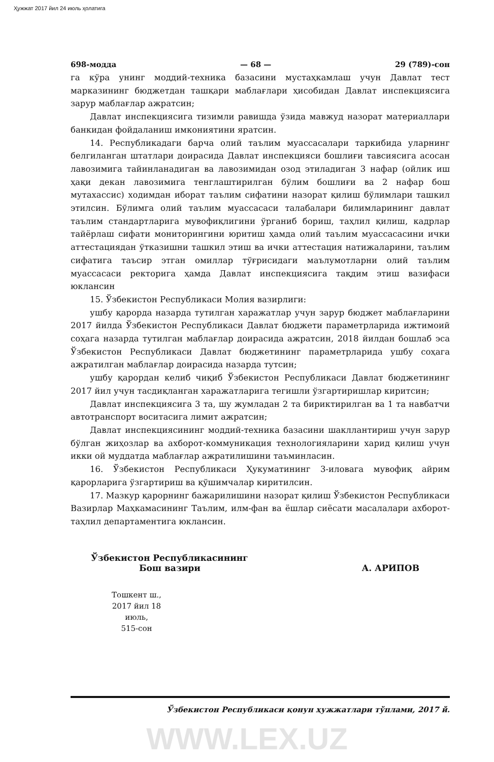Ҳужжат 2017 йил 24 июль ҳолатига
698-модда — 68 — 29 (789)-сон
га кўра унинг моддий-техника базасини мустаҳкамлаш учун Давлат тест марказининг бюджетдан ташқари маблағлари ҳисобидан Давлат инспекциясига зарур маблағлар ажратсин;
Давлат инспекциясига тизимли равишда ўзида мавжуд назорат материаллари банкидан фойдаланиш имкониятини яратсин.
14. Республикадаги барча олий таълим муассасалари таркибида уларнинг белгиланган штатлари доирасида Давлат инспекцияси бошлиғи тавсиясига асосан лавозимига тайинланадиган ва лавозимидан озод этиладиган 3 нафар (ойлик иш ҳақи декан лавозимига тенглаштирилган бўлим бошлиғи ва 2 нафар бош мутахассис) ходимдан иборат таълим сифатини назорат қилиш бўлимлари ташкил этилсин. Бўлимга олий таълим муассасаси талабалари билимларининг давлат таълим стандартларига мувофиқлигини ўрганиб бориш, таҳлил қилиш, кадрлар тайёрлаш сифати мониторингини юритиш ҳамда олий таълим муассасасини ички аттестациядан ўтказишни ташкил этиш ва ички аттестация натижаларини, таълим сифатига таъсир этган омиллар тўғрисидаги маълумотларни олий таълим муассасаси ректорига ҳамда Давлат инспекциясига тақдим этиш вазифаси юклансин
15. Ўзбекистон Республикаси Молия вазирлиги:
ушбу қарорда назарда тутилган харажатлар учун зарур бюджет маблағларини 2017 йилда Ўзбекистон Республикаси Давлат бюджети параметрларида ижтимоий соҳага назарда тутилган маблағлар доирасида ажратсин, 2018 йилдан бошлаб эса Ўзбекистон Республикаси Давлат бюджетининг параметрларида ушбу соҳага ажратилган маблағлар доирасида назарда тутсин;
ушбу қарордан келиб чиқиб Ўзбекистон Республикаси Давлат бюджетининг 2017 йил учун тасдиқланган харажатларига тегишли ўзгартиришлар киритсин;
Давлат инспекциясига 3 та, шу жумладан 2 та бириктирилган ва 1 та навбатчи автотранспорт воситасига лимит ажратсин;
Давлат инспекциясининг моддий-техника базасини шакллантириш учун зарур бўлган жиҳозлар ва ахборот-коммуникация технологияларини харид қилиш учун икки ой муддатда маблағлар ажратилишини таъминласин.
16. Ўзбекистон Республикаси Ҳукуматининг 3-иловага мувофиқ айрим қарорларига ўзгартириш ва қўшимчалар киритилсин.
17. Мазкур қарорнинг бажарилишини назорат қилиш Ўзбекистон Республикаси Вазирлар Маҳкамасининг Таълим, илм-фан ва ёшлар сиёсати масалалари ахборот-таҳлил департаментига юклансин.
Ўзбекистон Республикасининг
Бош вазири
А. АРИПОВ
Тошкент ш.,
2017 йил 18 июль,
515-сон
Ўзбекистон Республикаси қонун ҳужжатлари тўплами, 2017 й.
WWW.LEX.UZ